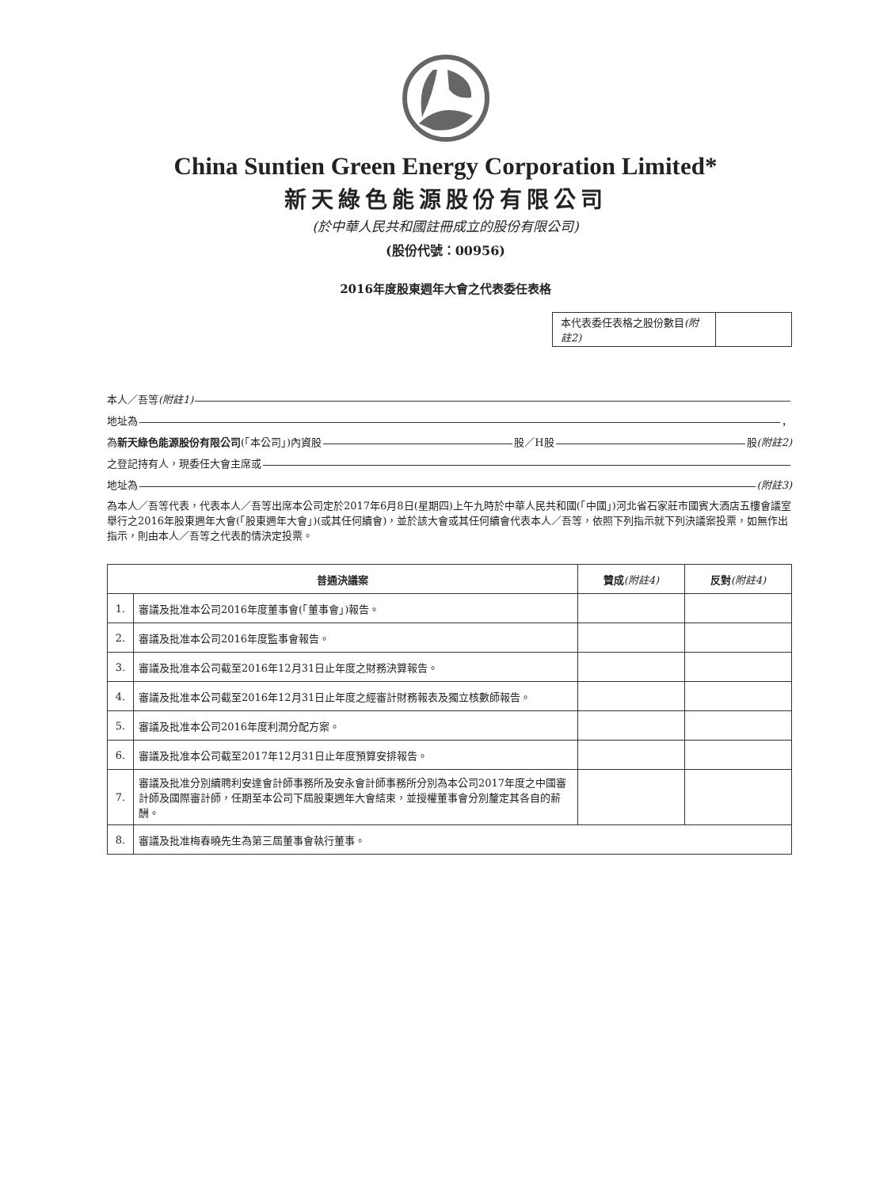China Suntien Green Energy Corporation Limited*
新天綠色能源股份有限公司
(於中華人民共和國註冊成立的股份有限公司)
(股份代號：00956)
2016年度股東週年大會之代表委任表格
| 本代表委任表格之股份數目 (附註2) | |
本人／吾等 (附註1)
地址為 ，
為 新天綠色能源股份有限公司 (「本公司」)內資股 股／H股 股 (附註2)
之登記持有人，現委任大會主席或
地址為 (附註3)
為本人／吾等代表，代表本人／吾等出席本公司定於2017年6月8日(星期四)上午九時於中華人民共和國(「中國」)河北省石家莊市國賓大酒店五樓會議室舉行之2016年股東週年大會(「股東週年大會」)(或其任何續會)，並於該大會或其任何續會代表本人／吾等，依照下列指示就下列決議案投票，如無作出指示，則由本人／吾等之代表酌情決定投票。
| 普通決議案 | | 贊成 (附註4) | 反對 (附註4) |
| --- | --- | --- | --- |
| 1. | 審議及批准本公司2016年度董事會(「董事會」)報告。 | | |
| 2. | 審議及批准本公司2016年度監事會報告。 | | |
| 3. | 審議及批准本公司截至2016年12月31日止年度之財務決算報告。 | | |
| 4. | 審議及批准本公司截至2016年12月31日止年度之經審計財務報表及獨立核數師報告。 | | |
| 5. | 審議及批准本公司2016年度利潤分配方案。 | | |
| 6. | 審議及批准本公司截至2017年12月31日止年度預算安排報告。 | | |
| 7. | 審議及批准分別續聘利安達會計師事務所及安永會計師事務所分別為本公司2017年度之中國審計師及國際審計師，任期至本公司下屆股東週年大會結束，並授權董事會分別釐定其各自的薪酬。 | | |
| 8. | 審議及批准梅春曉先生為第三屆董事會執行董事。 | | |